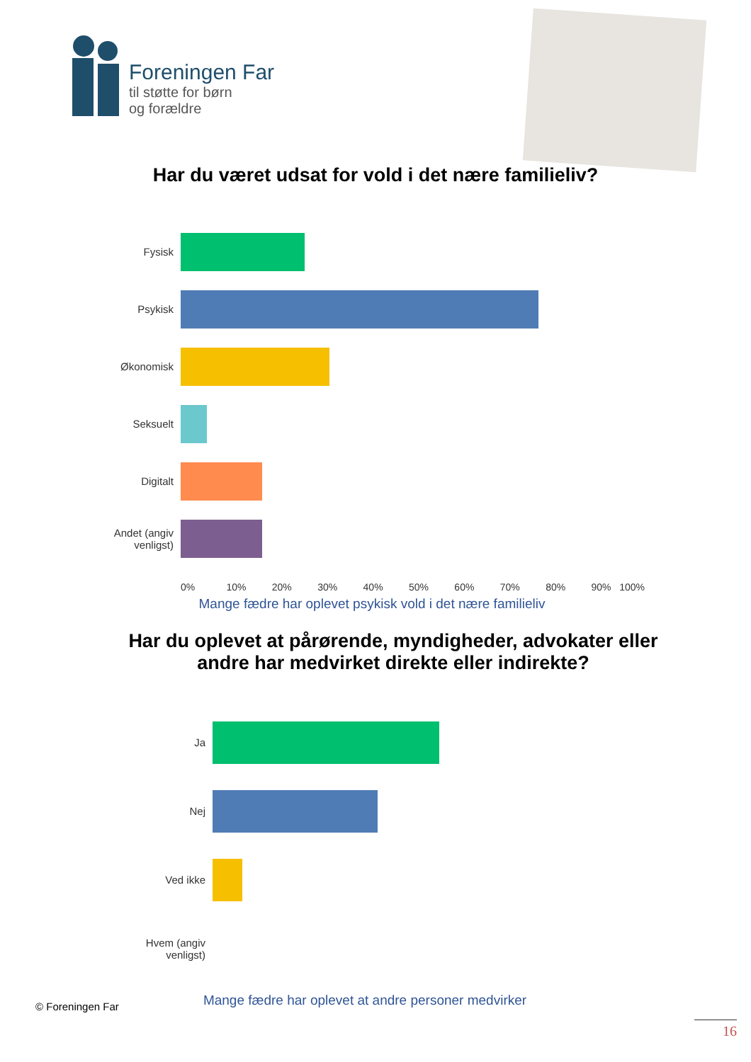Foreningen Far
til støtte for børn
og forældre
Har du været udsat for vold i det nære familieliv?
Fysisk
Psykisk
Økonomisk
Seksuelt
Digitalt
Andet (angiv venligst)
0% 10% 20% 30% 40% 50% 60% 70% 80% 90% 100%
Mange fædre har oplevet psykisk vold i det nære familieliv
Har du oplevet at pårørende, myndigheder, advokater eller andre har medvirket direkte eller indirekte?
Ja
Nej
Ved ikke
Hvem (angiv venligst)
© Foreningen Far
Mange fædre har oplevet at andre personer medvirker
16